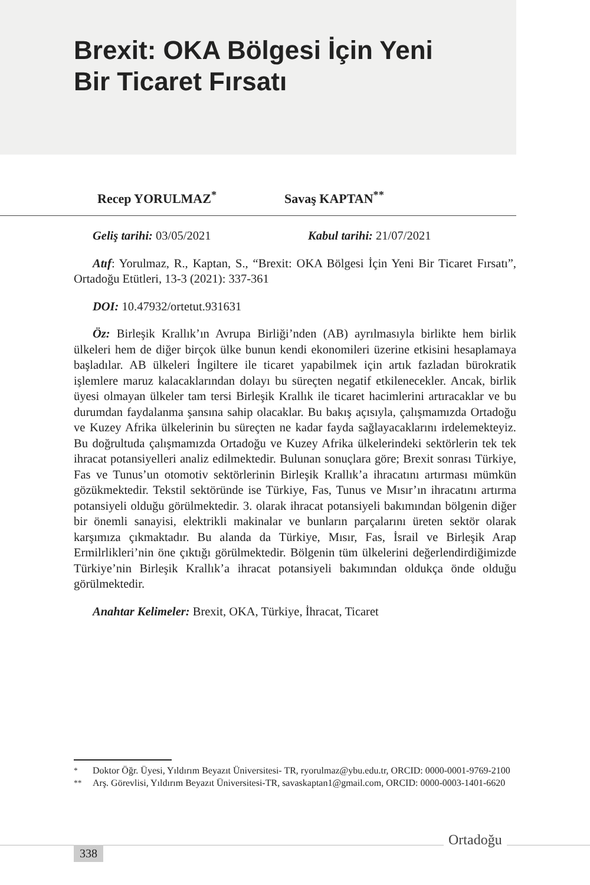Brexit: OKA Bölgesi İçin Yeni
Bir Ticaret Fırsatı
Recep YORULMAZ<sup>*</sup> Savaş KAPTAN<sup>**</sup>
Geliş tarihi: 03/05/2021 Kabul tarihi: 21/07/2021
Atıf: Yorulmaz, R., Kaptan, S., “Brexit: OKA Bölgesi İçin Yeni Bir Ticaret Fırsatı”, Ortadoğu Etütleri, 13-3 (2021): 337-361
DOI: 10.47932/ortetut.931631
Öz: Birleşik Krallık’ın Avrupa Birliği’nden (AB) ayrılmasıyla birlikte hem birlik ülkeleri hem de diğer birçok ülke bunun kendi ekonomileri üzerine etkisini hesaplamaya başladılar. AB ülkeleri İngiltere ile ticaret yapabilmek için artık fazladan bürokratik işlemlere maruz kalacaklarından dolayı bu süreçten negatif etkilenecekler. Ancak, birlik üyesi olmayan ülkeler tam tersi Birleşik Krallık ile ticaret hacimlerini artıracaklar ve bu durumdan faydalanma şansına sahip olacaklar. Bu bakış açısıyla, çalışmamızda Ortadoğu ve Kuzey Afrika ülkelerinin bu süreçten ne kadar fayda sağlayacaklarını irdelemekteyiz. Bu doğrultuda çalışmamızda Ortadoğu ve Kuzey Afrika ülkelerindeki sektörlerin tek tek ihracat potansiyelleri analiz edilmektedir. Bulunan sonuçlara göre; Brexit sonrası Türkiye, Fas ve Tunus’un otomotiv sektörlerinin Birleşik Krallık’a ihracatını artırması mümkün gözükmektedir. Tekstil sektöründe ise Türkiye, Fas, Tunus ve Mısır’ın ihracatını artırma potansiyeli olduğu görülmektedir. 3. olarak ihracat potansiyeli bakımından bölgenin diğer bir önemli sanayisi, elektrikli makinalar ve bunların parçalarını üreten sektör olarak karşımıza çıkmaktadır. Bu alanda da Türkiye, Mısır, Fas, İsrail ve Birleşik Arap Ermilrlikleri’nin öne çıktığı görülmektedir. Bölgenin tüm ülkelerini değerlendirdiğimizde Türkiye’nin Birleşik Krallık’a ihracat potansiyeli bakımından oldukça önde olduğu görülmektedir.
Anahtar Kelimeler: Brexit, OKA, Türkiye, İhracat, Ticaret
<sup>*</sup> Doktor Öğr. Üyesi, Yıldırım Beyazıt Üniversitesi- TR, ryorulmaz@ybu.edu.tr, ORCID: 0000-0001-9769-2100
<sup>**</sup> Arş. Görevlisi, Yıldırım Beyazıt Üniversitesi-TR, savaskaptan1@gmail.com, ORCID: 0000-0003-1401-6620
338
Ortadoğu